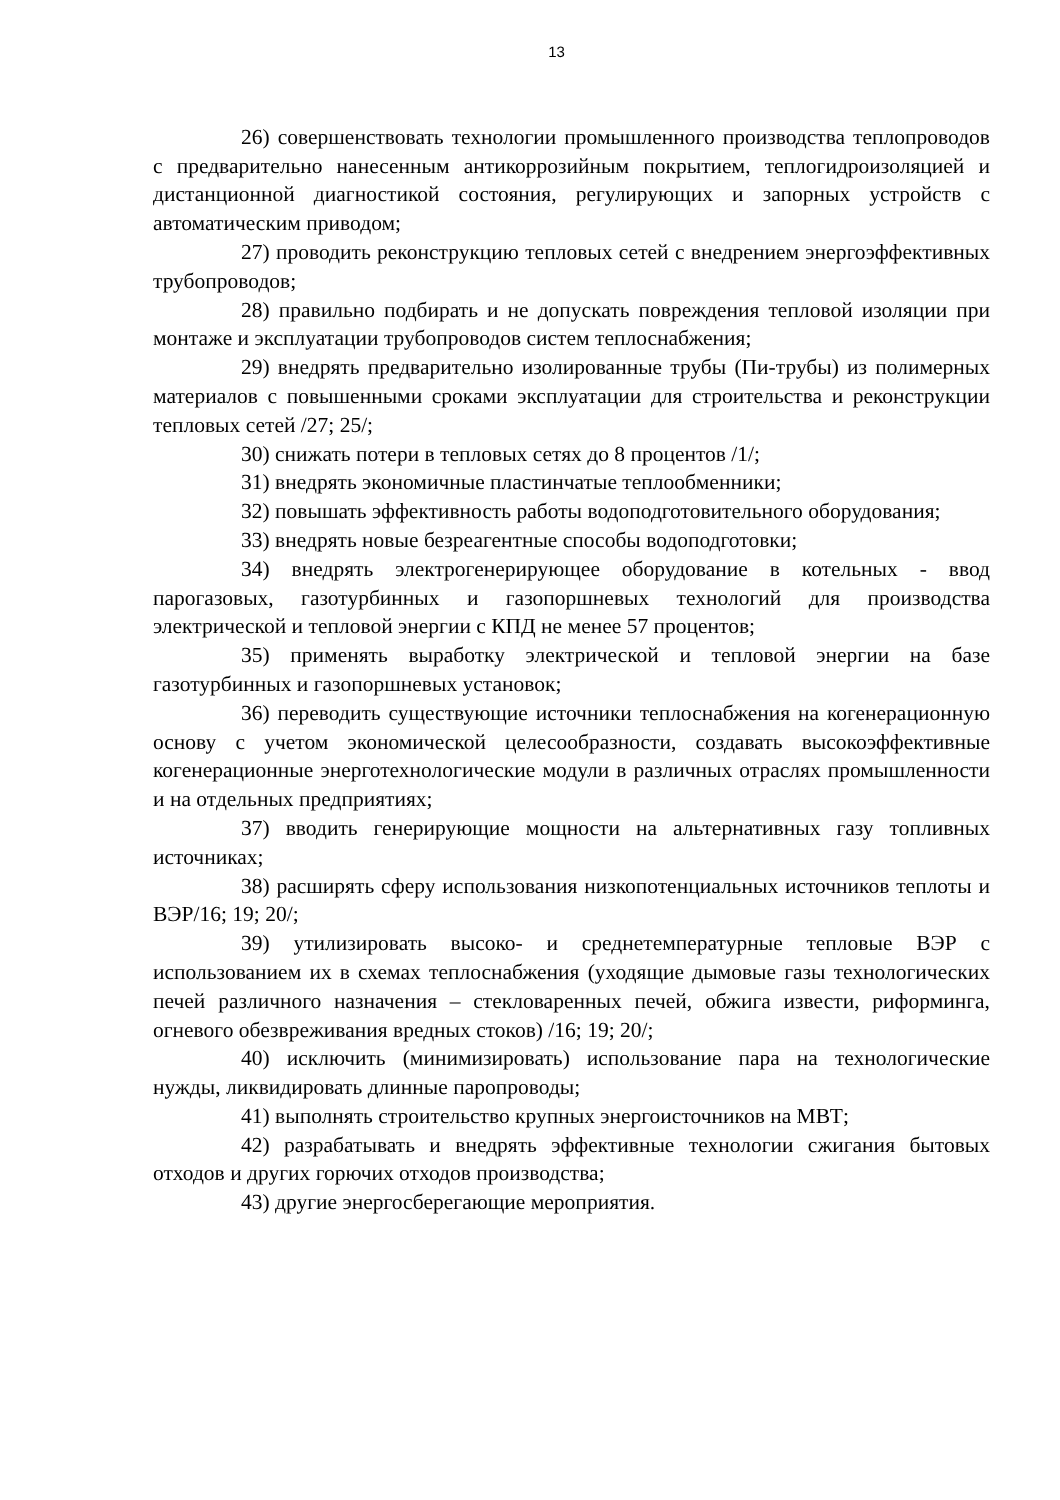13
26) совершенствовать технологии промышленного производства теплопроводов с предварительно нанесенным антикоррозийным покрытием, теплогидроизоляцией и дистанционной диагностикой состояния, регулирующих и запорных устройств с автоматическим приводом;
27) проводить реконструкцию тепловых сетей с внедрением энергоэффективных трубопроводов;
28) правильно подбирать и не допускать повреждения тепловой изоляции при монтаже и эксплуатации трубопроводов систем теплоснабжения;
29) внедрять предварительно изолированные трубы (Пи-трубы) из полимерных материалов с повышенными сроками эксплуатации для строительства и реконструкции тепловых сетей /27; 25/;
30) снижать потери в тепловых сетях до 8 процентов /1/;
31) внедрять экономичные пластинчатые теплообменники;
32) повышать эффективность работы водоподготовительного оборудования;
33) внедрять новые безреагентные способы водоподготовки;
34) внедрять электрогенерирующее оборудование в котельных - ввод парогазовых, газотурбинных и газопоршневых технологий для производства электрической и тепловой энергии с КПД не менее 57 процентов;
35) применять выработку электрической и тепловой энергии на базе газотурбинных и газопоршневых установок;
36) переводить существующие источники теплоснабжения на когенерационную основу с учетом экономической целесообразности, создавать высокоэффективные когенерационные энерготехнологические модули в различных отраслях промышленности и на отдельных предприятиях;
37) вводить генерирующие мощности на альтернативных газу топливных источниках;
38) расширять сферу использования низкопотенциальных источников теплоты и ВЭР/16; 19; 20/;
39) утилизировать высоко- и среднетемпературные тепловые ВЭР с использованием их в схемах теплоснабжения (уходящие дымовые газы технологических печей различного назначения – стекловаренных печей, обжига извести, риформинга, огневого обезвреживания вредных стоков) /16; 19; 20/;
40) исключить (минимизировать) использование пара на технологические нужды, ликвидировать длинные паропроводы;
41) выполнять строительство крупных энергоисточников на МВТ;
42) разрабатывать и внедрять эффективные технологии сжигания бытовых отходов и других горючих отходов производства;
43) другие энергосберегающие мероприятия.